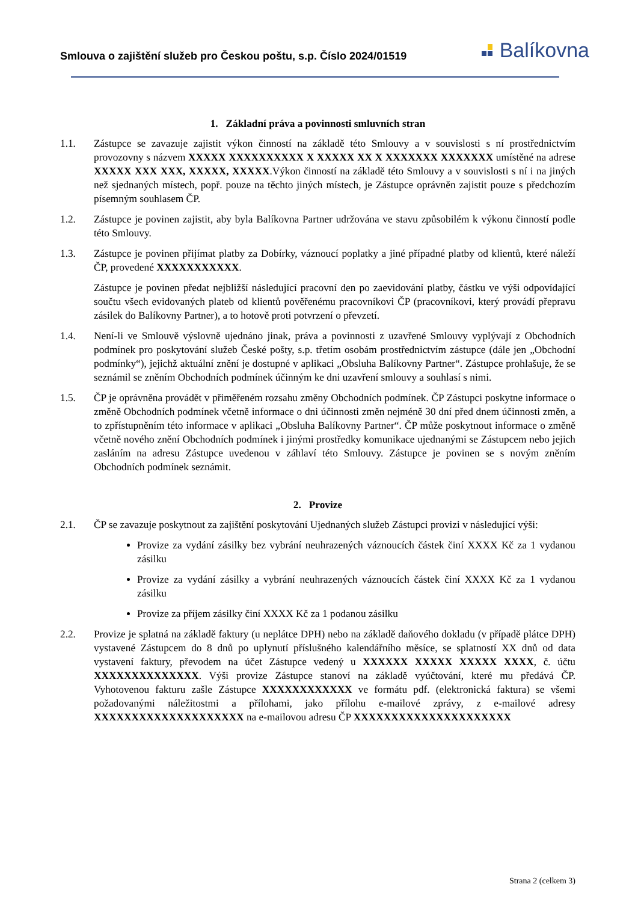Smlouva o zajištění služeb pro Českou poštu, s.p. Číslo 2024/01519
Balíkovna
1. Základní práva a povinnosti smluvních stran
1.1. Zástupce se zavazuje zajistit výkon činností na základě této Smlouvy a v souvislosti s ní prostřednictvím provozovny s názvem XXXXX XXXXXXXXXX X XXXXX XX X XXXXXXX XXXXXXX umístěné na adrese XXXXX XXX XXX, XXXXX, XXXXX.Výkon činností na základě této Smlouvy a v souvislosti s ní i na jiných než sjednaných místech, popř. pouze na těchto jiných místech, je Zástupce oprávněn zajistit pouze s předchozím písemným souhlasem ČP.
1.2. Zástupce je povinen zajistit, aby byla Balíkovna Partner udržována ve stavu způsobilém k výkonu činností podle této Smlouvy.
1.3. Zástupce je povinen přijímat platby za Dobírky, váznoucí poplatky a jiné případné platby od klientů, které náleží ČP, provedené XXXXXXXXXXX.
Zástupce je povinen předat nejbližší následující pracovní den po zaevidování platby, částku ve výši odpovídající součtu všech evidovaných plateb od klientů pověřenému pracovníkovi ČP (pracovníkovi, který provádí přepravu zásilek do Balíkovny Partner), a to hotově proti potvrzení o převzetí.
1.4. Není-li ve Smlouvě výslovně ujednáno jinak, práva a povinnosti z uzavřené Smlouvy vyplývají z Obchodních podmínek pro poskytování služeb České pošty, s.p. třetím osobám prostřednictvím zástupce (dále jen „Obchodní podmínky“), jejichž aktuální znění je dostupné v aplikaci „Obsluha Balíkovny Partner“. Zástupce prohlašuje, že se seznámil se zněním Obchodních podmínek účinným ke dni uzavření smlouvy a souhlasí s nimi.
1.5. ČP je oprávněna provádět v přiměřeném rozsahu změny Obchodních podmínek. ČP Zástupci poskytne informace o změně Obchodních podmínek včetně informace o dni účinnosti změn nejméně 30 dní před dnem účinnosti změn, a to zpřístupněním této informace v aplikaci „Obsluha Balíkovny Partner“. ČP může poskytnout informace o změně včetně nového znění Obchodních podmínek i jinými prostředky komunikace ujednanými se Zástupcem nebo jejich zasláním na adresu Zástupce uvedenou v záhlaví této Smlouvy. Zástupce je povinen se s novým zněním Obchodních podmínek seznámit.
2. Provize
2.1. ČP se zavazuje poskytnout za zajištění poskytování Ujednaných služeb Zástupci provizi v následující výši:
Provize za vydání zásilky bez vybrání neuhrazených váznoucích částek činí XXXX Kč za 1 vydanou zásilku
Provize za vydání zásilky a vybrání neuhrazených váznoucích částek činí XXXX Kč za 1 vydanou zásilku
Provize za příjem zásilky činí XXXX Kč za 1 podanou zásilku
2.2. Provize je splatná na základě faktury (u neplátce DPH) nebo na základě daňového dokladu (v případě plátce DPH) vystavené Zástupcem do 8 dnů po uplynutí příslušného kalendářního měsíce, se splatností XX dnů od data vystavení faktury, převodem na účet Zástupce vedený u XXXXXX XXXXX XXXXX XXXX, č. účtu XXXXXXXXXXXXXX. Výši provize Zástupce stanoví na základě vyúčtování, které mu předává ČP. Vyhotovenou fakturu zašle Zástupce XXXXXXXXXXXX ve formátu pdf. (elektronická faktura) se všemi požadovanými náležitostmi a přílohami, jako přílohu e-mailové zprávy, z e-mailové adresy XXXXXXXXXXXXXXXXXXXX na e-mailovou adresu ČP XXXXXXXXXXXXXXXXXXXXX
Strana 2 (celkem 3)